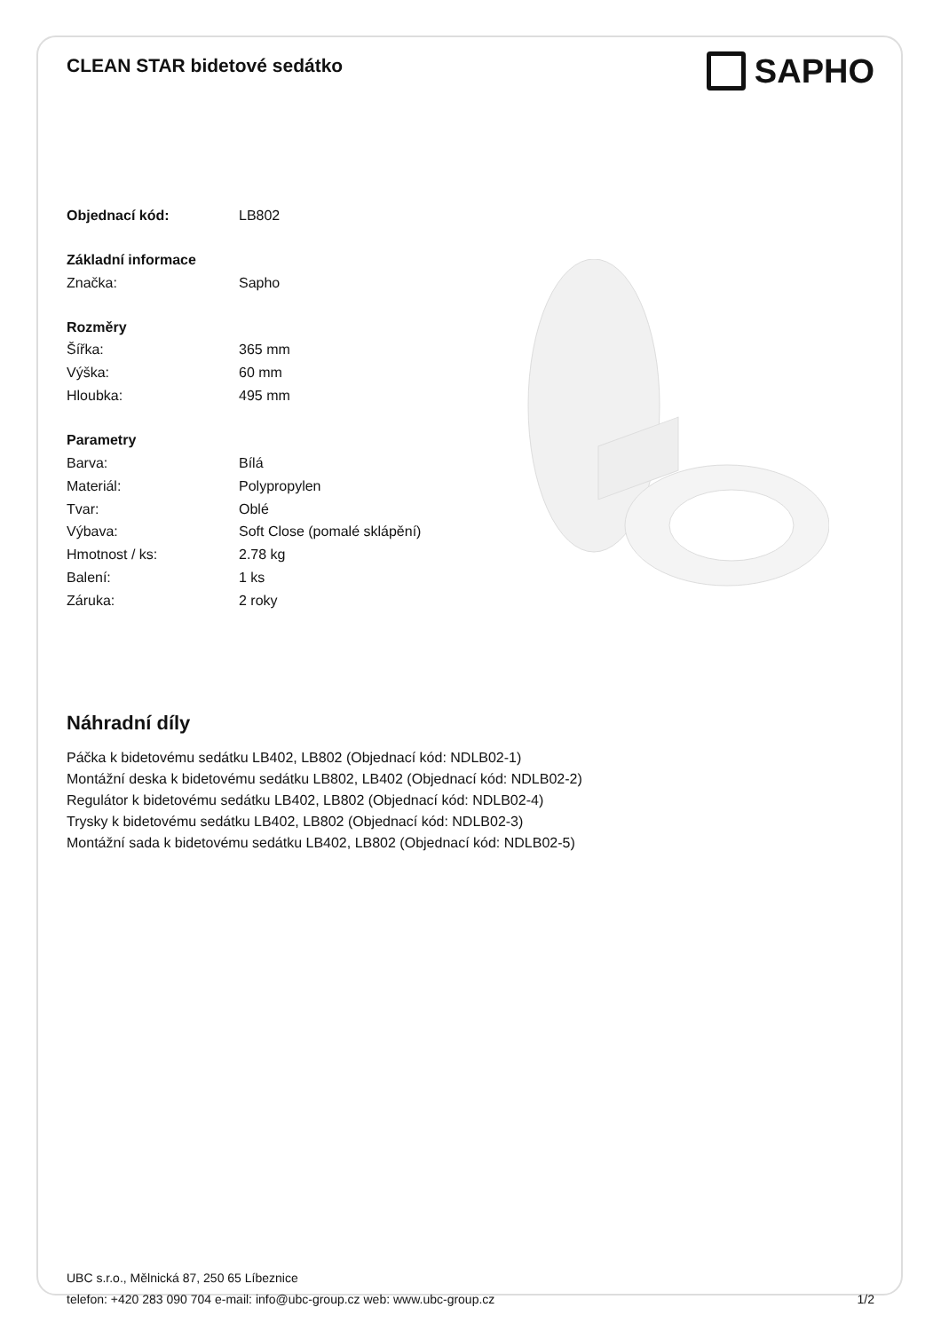CLEAN STAR bidetové sedátko
SAPHO
| Objednací kód: | LB802 |
| Základní informace | |
| Značka: | Sapho |
| Rozměry | |
| Šířka: | 365 mm |
| Výška: | 60 mm |
| Hloubka: | 495 mm |
| Parametry | |
| Barva: | Bílá |
| Materiál: | Polypropylen |
| Tvar: | Oblé |
| Výbava: | Soft Close (pomalé sklápění) |
| Hmotnost / ks: | 2.78 kg |
| Balení: | 1 ks |
| Záruka: | 2 roky |
Náhradní díly
Páčka k bidetovému sedátku LB402, LB802 (Objednací kód: NDLB02-1)
Montážní deska k bidetovému sedátku LB802, LB402 (Objednací kód: NDLB02-2)
Regulátor k bidetovému sedátku LB402, LB802 (Objednací kód: NDLB02-4)
Trysky k bidetovému sedátku LB402, LB802 (Objednací kód: NDLB02-3)
Montážní sada k bidetovému sedátku LB402, LB802 (Objednací kód: NDLB02-5)
UBC s.r.o., Mělnická 87, 250 65 Líbeznice
telefon: +420 283 090 704 e-mail: info@ubc-group.cz web: www.ubc-group.cz
1/2